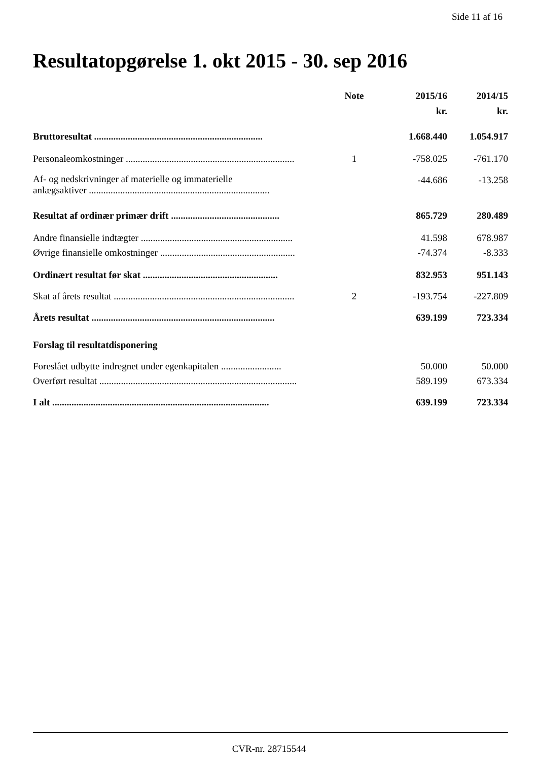Side 11 af 16
Resultatopgørelse 1. okt 2015 - 30. sep 2016
| | Note | 2015/16 | 2014/15 |
| --- | --- | --- | --- |
| | | kr. | kr. |
| Bruttoresultat ...................................................................... | | 1.668.440 | 1.054.917 |
| Personaleomkostninger ...................................................................... | 1 | -758.025 | -761.170 |
| Af- og nedskrivninger af materielle og immaterielle anlægsaktiver ........................................................................... | | -44.686 | -13.258 |
| Resultat af ordinær primær drift ............................................. | | 865.729 | 280.489 |
| Andre finansielle indtægter ............................................................... | | 41.598 | 678.987 |
| Øvrige finansielle omkostninger ........................................................ | | -74.374 | -8.333 |
| Ordinært resultat før skat ........................................................ | | 832.953 | 951.143 |
| Skat af årets resultat ........................................................................... | 2 | -193.754 | -227.809 |
| Årets resultat ............................................................................ | | 639.199 | 723.334 |
| Forslag til resultatdisponering | | | |
| Foreslået udbytte indregnet under egenkapitalen ......................... | | 50.000 | 50.000 |
| Overført resultat .................................................................................. | | 589.199 | 673.334 |
| I alt .......................................................................................... | | 639.199 | 723.334 |
CVR-nr. 28715544